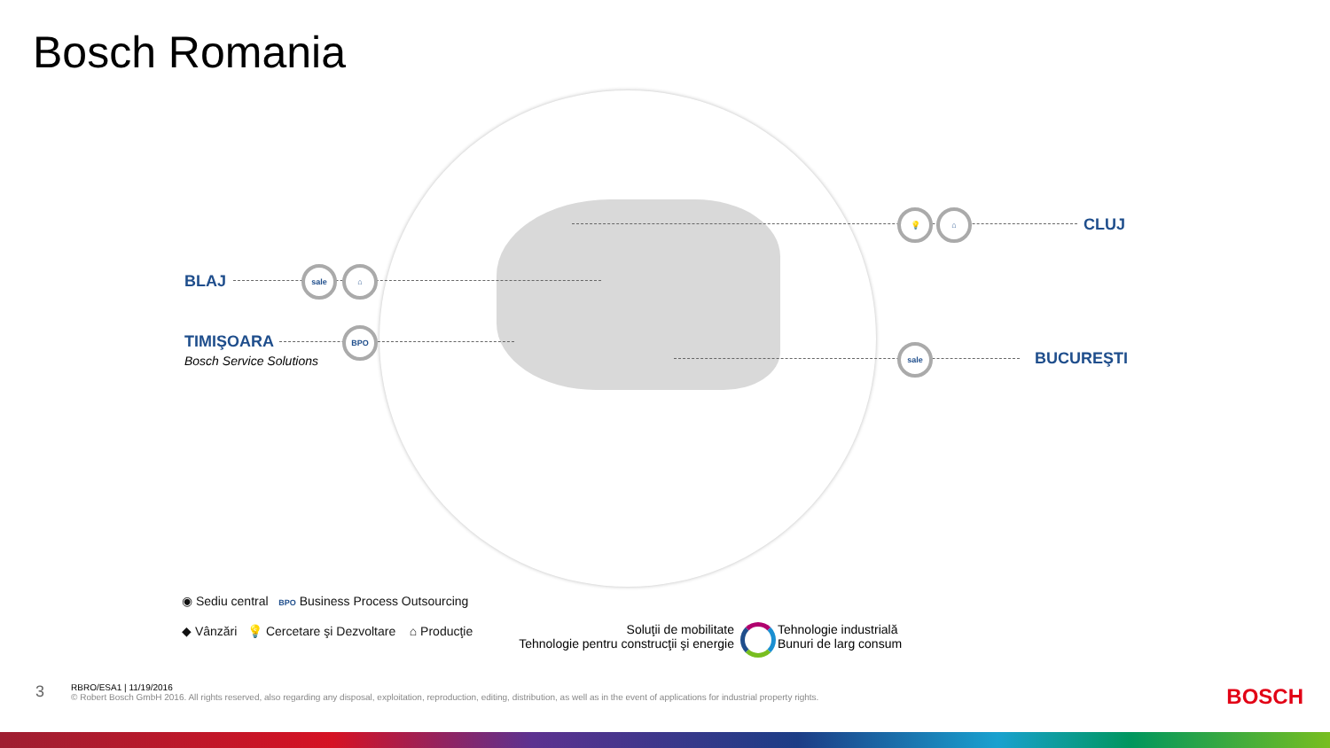Bosch Romania
BLAJ
TIMIŞOARA
Bosch Service Solutions
CLUJ
BUCUREŞTI
sale ⌂
BPO
💡 ⌂
sale
◉ Sediu central BPO Business Process Outsourcing
◆ Vânzări 💡 Cercetare şi Dezvoltare ⌂ Producţie
Soluţii de mobilitate
Tehnologie pentru construcţii şi energie
Tehnologie industrială
Bunuri de larg consum
3
RBRO/ESA1 | 11/19/2016
© Robert Bosch GmbH 2016. All rights reserved, also regarding any disposal, exploitation, reproduction, editing, distribution, as well as in the event of applications for industrial property rights.
BOSCH